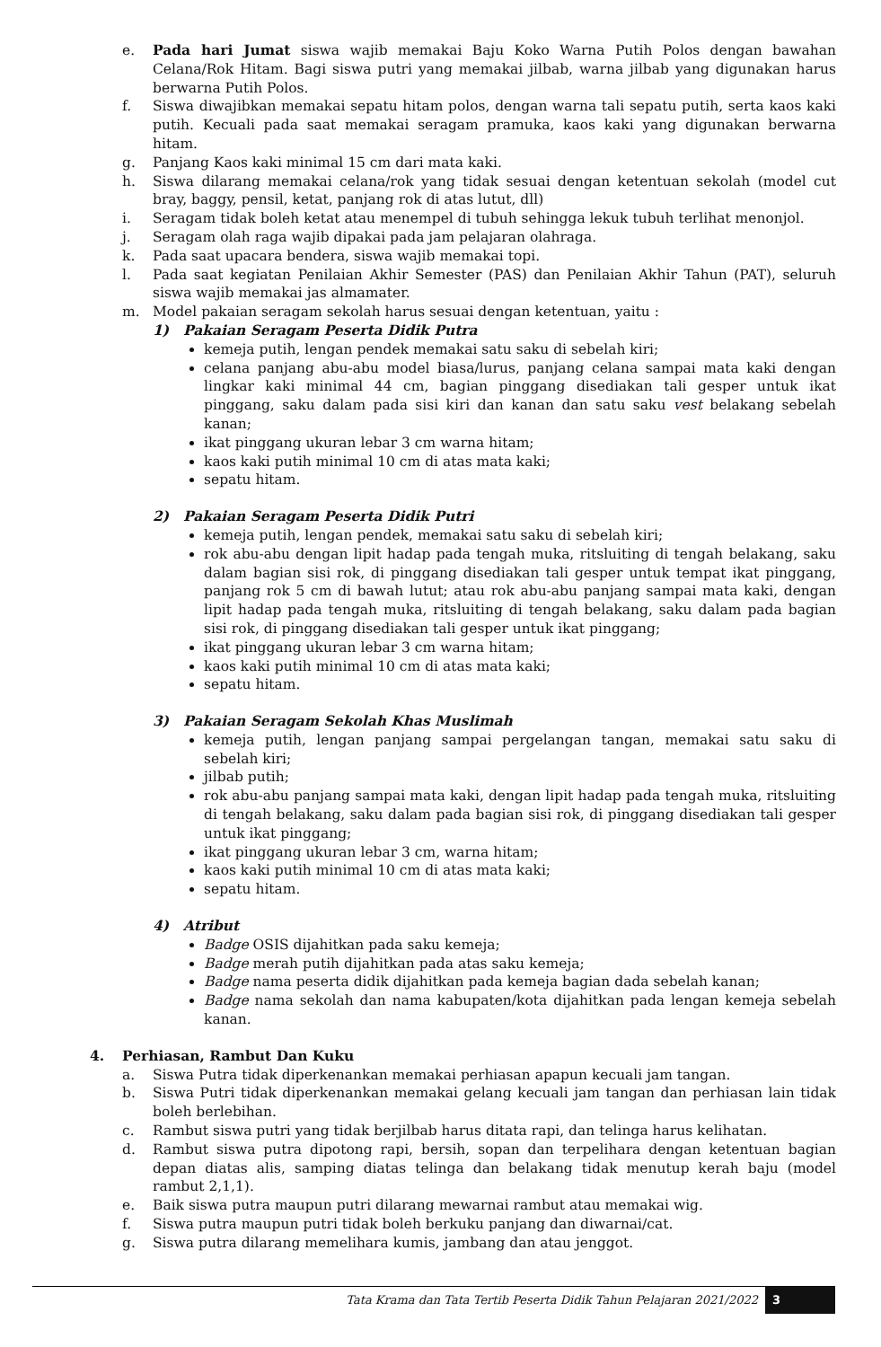e. Pada hari Jumat siswa wajib memakai Baju Koko Warna Putih Polos dengan bawahan Celana/Rok Hitam. Bagi siswa putri yang memakai jilbab, warna jilbab yang digunakan harus berwarna Putih Polos.
f. Siswa diwajibkan memakai sepatu hitam polos, dengan warna tali sepatu putih, serta kaos kaki putih. Kecuali pada saat memakai seragam pramuka, kaos kaki yang digunakan berwarna hitam.
g. Panjang Kaos kaki minimal 15 cm dari mata kaki.
h. Siswa dilarang memakai celana/rok yang tidak sesuai dengan ketentuan sekolah (model cut bray, baggy, pensil, ketat, panjang rok di atas lutut, dll)
i. Seragam tidak boleh ketat atau menempel di tubuh sehingga lekuk tubuh terlihat menonjol.
j. Seragam olah raga wajib dipakai pada jam pelajaran olahraga.
k. Pada saat upacara bendera, siswa wajib memakai topi.
l. Pada saat kegiatan Penilaian Akhir Semester (PAS) dan Penilaian Akhir Tahun (PAT), seluruh siswa wajib memakai jas almamater.
m. Model pakaian seragam sekolah harus sesuai dengan ketentuan, yaitu :
1) Pakaian Seragam Peserta Didik Putra
kemeja putih, lengan pendek memakai satu saku di sebelah kiri;
celana panjang abu-abu model biasa/lurus, panjang celana sampai mata kaki dengan lingkar kaki minimal 44 cm, bagian pinggang disediakan tali gesper untuk ikat pinggang, saku dalam pada sisi kiri dan kanan dan satu saku vest belakang sebelah kanan;
ikat pinggang ukuran lebar 3 cm warna hitam;
kaos kaki putih minimal 10 cm di atas mata kaki;
sepatu hitam.
2) Pakaian Seragam Peserta Didik Putri
kemeja putih, lengan pendek, memakai satu saku di sebelah kiri;
rok abu-abu dengan lipit hadap pada tengah muka, ritsluiting di tengah belakang, saku dalam bagian sisi rok, di pinggang disediakan tali gesper untuk tempat ikat pinggang, panjang rok 5 cm di bawah lutut; atau rok abu-abu panjang sampai mata kaki, dengan lipit hadap pada tengah muka, ritsluiting di tengah belakang, saku dalam pada bagian sisi rok, di pinggang disediakan tali gesper untuk ikat pinggang;
ikat pinggang ukuran lebar 3 cm warna hitam;
kaos kaki putih minimal 10 cm di atas mata kaki;
sepatu hitam.
3) Pakaian Seragam Sekolah Khas Muslimah
kemeja putih, lengan panjang sampai pergelangan tangan, memakai satu saku di sebelah kiri;
jilbab putih;
rok abu-abu panjang sampai mata kaki, dengan lipit hadap pada tengah muka, ritsluiting di tengah belakang, saku dalam pada bagian sisi rok, di pinggang disediakan tali gesper untuk ikat pinggang;
ikat pinggang ukuran lebar 3 cm, warna hitam;
kaos kaki putih minimal 10 cm di atas mata kaki;
sepatu hitam.
4) Atribut
Badge OSIS dijahitkan pada saku kemeja;
Badge merah putih dijahitkan pada atas saku kemeja;
Badge nama peserta didik dijahitkan pada kemeja bagian dada sebelah kanan;
Badge nama sekolah dan nama kabupaten/kota dijahitkan pada lengan kemeja sebelah kanan.
4. Perhiasan, Rambut Dan Kuku
a. Siswa Putra tidak diperkenankan memakai perhiasan apapun kecuali jam tangan.
b. Siswa Putri tidak diperkenankan memakai gelang kecuali jam tangan dan perhiasan lain tidak boleh berlebihan.
c. Rambut siswa putri yang tidak berjilbab harus ditata rapi, dan telinga harus kelihatan.
d. Rambut siswa putra dipotong rapi, bersih, sopan dan terpelihara dengan ketentuan bagian depan diatas alis, samping diatas telinga dan belakang tidak menutup kerah baju (model rambut 2,1,1).
e. Baik siswa putra maupun putri dilarang mewarnai rambut atau memakai wig.
f. Siswa putra maupun putri tidak boleh berkuku panjang dan diwarnai/cat.
g. Siswa putra dilarang memelihara kumis, jambang dan atau jenggot.
Tata Krama dan Tata Tertib Peserta Didik Tahun Pelajaran 2021/2022 3